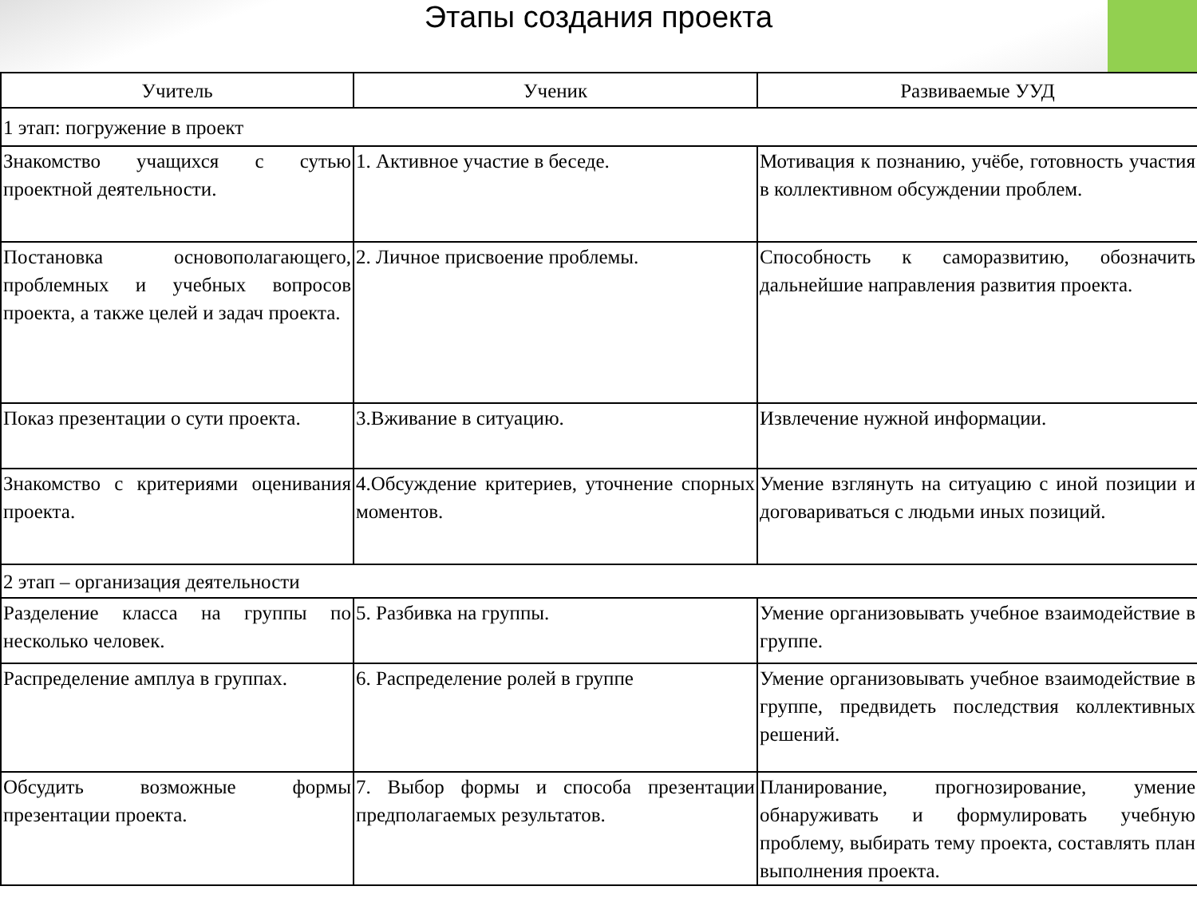Этапы создания проекта
| Учитель | Ученик | Развиваемые УУД |
| --- | --- | --- |
| 1 этап: погружение в проект | | |
| Знакомство учащихся с сутью проектной деятельности. | 1. Активное участие в беседе. | Мотивация к познанию, учёбе, готовность участия в коллективном обсуждении проблем. |
| Постановка основополагающего, проблемных и учебных вопросов проекта, а также целей и задач проекта. | 2. Личное присвоение проблемы. | Способность к саморазвитию, обозначить дальнейшие направления развития проекта. |
| Показ презентации о сути проекта. | 3.Вживание в ситуацию. | Извлечение нужной информации. |
| Знакомство с критериями оценивания проекта. | 4.Обсуждение критериев, уточнение спорных моментов. | Умение взглянуть на ситуацию с иной позиции и договариваться с людьми иных позиций. |
| 2 этап – организация деятельности | | |
| Разделение класса на группы по несколько человек. | 5. Разбивка на группы. | Умение организовывать учебное взаимодействие в группе. |
| Распределение амплуа в группах. | 6. Распределение ролей в группе | Умение организовывать учебное взаимодействие в группе, предвидеть последствия коллективных решений. |
| Обсудить возможные формы презентации проекта. | 7. Выбор формы и способа презентации предполагаемых результатов. | Планирование, прогнозирование, умение обнаруживать и формулировать учебную проблему, выбирать тему проекта, составлять план выполнения проекта. |